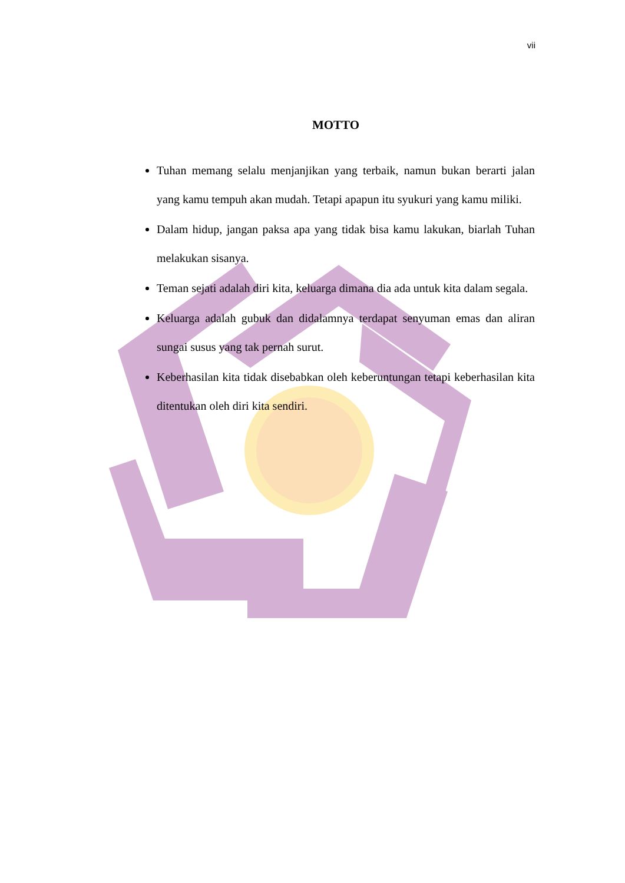vii
MOTTO
Tuhan memang selalu menjanjikan yang terbaik, namun bukan berarti jalan yang kamu tempuh akan mudah. Tetapi apapun itu syukuri yang kamu miliki.
Dalam hidup, jangan paksa apa yang tidak bisa kamu lakukan, biarlah Tuhan melakukan sisanya.
Teman sejati adalah diri kita, keluarga dimana dia ada untuk kita dalam segala.
Keluarga adalah gubuk dan didalamnya terdapat senyuman emas dan aliran sungai susus yang tak pernah surut.
Keberhasilan kita tidak disebabkan oleh keberuntungan tetapi keberhasilan kita ditentukan oleh diri kita sendiri.